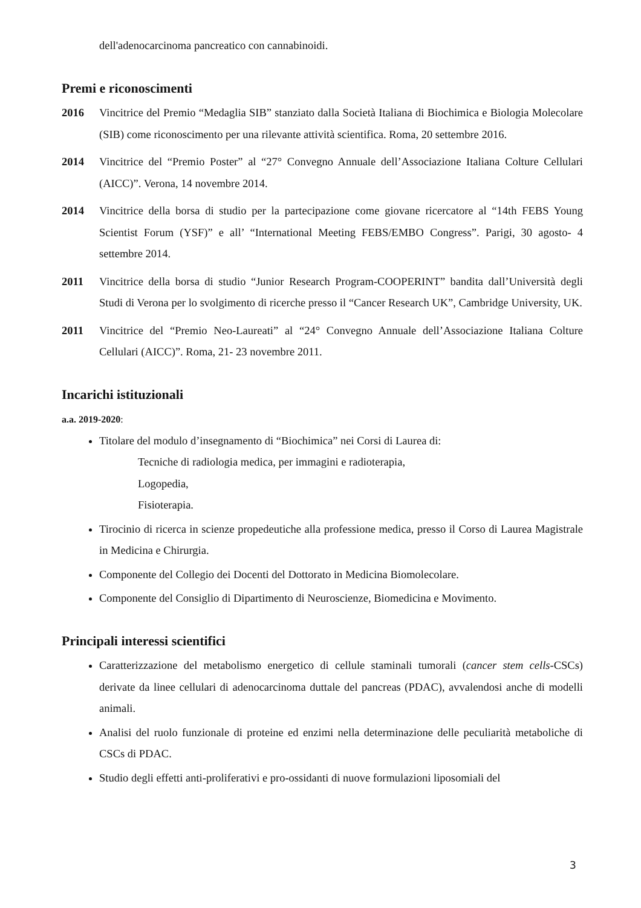dell'adenocarcinoma pancreatico con cannabinoidi.
Premi e riconoscimenti
2016 Vincitrice del Premio “Medaglia SIB” stanziato dalla Società Italiana di Biochimica e Biologia Molecolare (SIB) come riconoscimento per una rilevante attività scientifica. Roma, 20 settembre 2016.
2014 Vincitrice del “Premio Poster” al “27° Convegno Annuale dell’Associazione Italiana Colture Cellulari (AICC)”. Verona, 14 novembre 2014.
2014 Vincitrice della borsa di studio per la partecipazione come giovane ricercatore al “14th FEBS Young Scientist Forum (YSF)” e all’ “International Meeting FEBS/EMBO Congress”. Parigi, 30 agosto- 4 settembre 2014.
2011 Vincitrice della borsa di studio “Junior Research Program-COOPERINT” bandita dall’Università degli Studi di Verona per lo svolgimento di ricerche presso il “Cancer Research UK”, Cambridge University, UK.
2011 Vincitrice del “Premio Neo-Laureati” al “24° Convegno Annuale dell’Associazione Italiana Colture Cellulari (AICC)”. Roma, 21- 23 novembre 2011.
Incarichi istituzionali
a.a. 2019-2020:
Titolare del modulo d’insegnamento di “Biochimica” nei Corsi di Laurea di:
Tecniche di radiologia medica, per immagini e radioterapia,
Logopedia,
Fisioterapia.
Tirocinio di ricerca in scienze propedeutiche alla professione medica, presso il Corso di Laurea Magistrale in Medicina e Chirurgia.
Componente del Collegio dei Docenti del Dottorato in Medicina Biomolecolare.
Componente del Consiglio di Dipartimento di Neuroscienze, Biomedicina e Movimento.
Principali interessi scientifici
Caratterizzazione del metabolismo energetico di cellule staminali tumorali (cancer stem cells-CSCs) derivate da linee cellulari di adenocarcinoma duttale del pancreas (PDAC), avvalendosi anche di modelli animali.
Analisi del ruolo funzionale di proteine ed enzimi nella determinazione delle peculiarità metaboliche di CSCs di PDAC.
Studio degli effetti anti-proliferativi e pro-ossidanti di nuove formulazioni liposomiali del
3